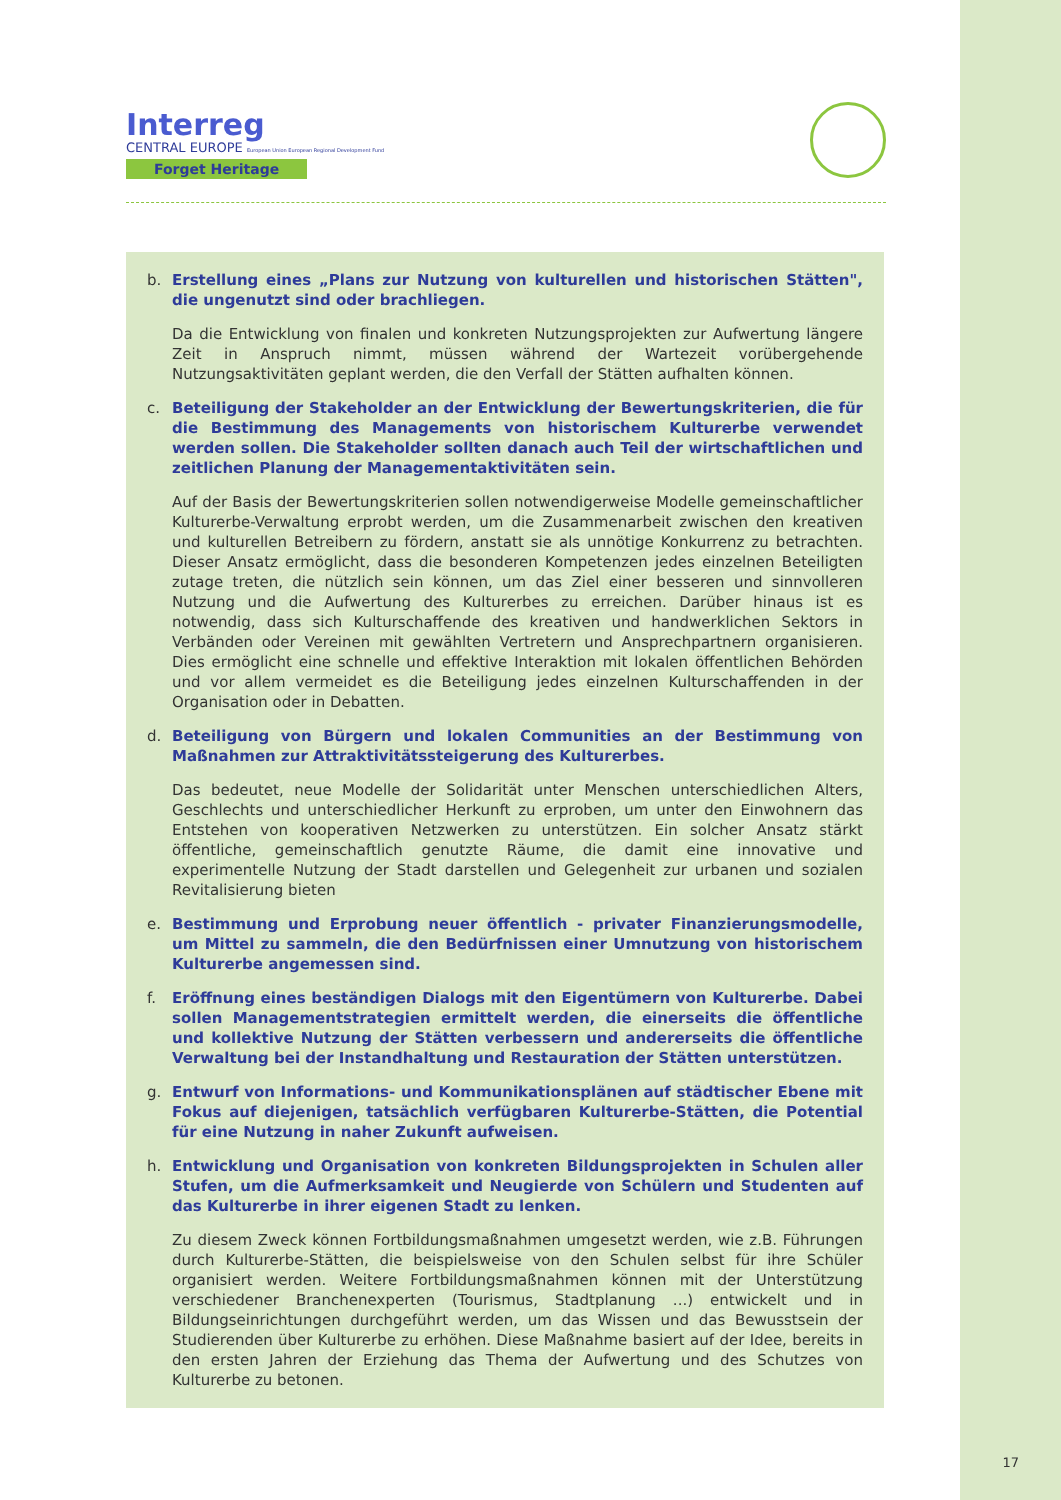Interreg
CENTRAL EUROPE European Union European Regional Development Fund
Forget Heritage
b. Erstellung eines „Plans zur Nutzung von kulturellen und historischen Stätten", die ungenutzt sind oder brachliegen.
Da die Entwicklung von finalen und konkreten Nutzungsprojekten zur Aufwertung längere Zeit in Anspruch nimmt, müssen während der Wartezeit vorübergehende Nutzungsaktivitäten geplant werden, die den Verfall der Stätten aufhalten können.
c. Beteiligung der Stakeholder an der Entwicklung der Bewertungskriterien, die für die Bestimmung des Managements von historischem Kulturerbe verwendet werden sollen. Die Stakeholder sollten danach auch Teil der wirtschaftlichen und zeitlichen Planung der Managementaktivitäten sein.
Auf der Basis der Bewertungskriterien sollen notwendigerweise Modelle gemeinschaftlicher Kulturerbe-Verwaltung erprobt werden, um die Zusammenarbeit zwischen den kreativen und kulturellen Betreibern zu fördern, anstatt sie als unnötige Konkurrenz zu betrachten. Dieser Ansatz ermöglicht, dass die besonderen Kompetenzen jedes einzelnen Beteiligten zutage treten, die nützlich sein können, um das Ziel einer besseren und sinnvolleren Nutzung und die Aufwertung des Kulturerbes zu erreichen. Darüber hinaus ist es notwendig, dass sich Kulturschaffende des kreativen und handwerklichen Sektors in Verbänden oder Vereinen mit gewählten Vertretern und Ansprechpartnern organisieren. Dies ermöglicht eine schnelle und effektive Interaktion mit lokalen öffentlichen Behörden und vor allem vermeidet es die Beteiligung jedes einzelnen Kulturschaffenden in der Organisation oder in Debatten.
d. Beteiligung von Bürgern und lokalen Communities an der Bestimmung von Maßnahmen zur Attraktivitätssteigerung des Kulturerbes.
Das bedeutet, neue Modelle der Solidarität unter Menschen unterschiedlichen Alters, Geschlechts und unterschiedlicher Herkunft zu erproben, um unter den Einwohnern das Entstehen von kooperativen Netzwerken zu unterstützen. Ein solcher Ansatz stärkt öffentliche, gemeinschaftlich genutzte Räume, die damit eine innovative und experimentelle Nutzung der Stadt darstellen und Gelegenheit zur urbanen und sozialen Revitalisierung bieten
e. Bestimmung und Erprobung neuer öffentlich - privater Finanzierungsmodelle, um Mittel zu sammeln, die den Bedürfnissen einer Umnutzung von historischem Kulturerbe angemessen sind.
f. Eröffnung eines beständigen Dialogs mit den Eigentümern von Kulturerbe. Dabei sollen Managementstrategien ermittelt werden, die einerseits die öffentliche und kollektive Nutzung der Stätten verbessern und andererseits die öffentliche Verwaltung bei der Instandhaltung und Restauration der Stätten unterstützen.
g. Entwurf von Informations- und Kommunikationsplänen auf städtischer Ebene mit Fokus auf diejenigen, tatsächlich verfügbaren Kulturerbe-Stätten, die Potential für eine Nutzung in naher Zukunft aufweisen.
h. Entwicklung und Organisation von konkreten Bildungsprojekten in Schulen aller Stufen, um die Aufmerksamkeit und Neugierde von Schülern und Studenten auf das Kulturerbe in ihrer eigenen Stadt zu lenken.
Zu diesem Zweck können Fortbildungsmaßnahmen umgesetzt werden, wie z.B. Führungen durch Kulturerbe-Stätten, die beispielsweise von den Schulen selbst für ihre Schüler organisiert werden. Weitere Fortbildungsmaßnahmen können mit der Unterstützung verschiedener Branchenexperten (Tourismus, Stadtplanung ...) entwickelt und in Bildungseinrichtungen durchgeführt werden, um das Wissen und das Bewusstsein der Studierenden über Kulturerbe zu erhöhen. Diese Maßnahme basiert auf der Idee, bereits in den ersten Jahren der Erziehung das Thema der Aufwertung und des Schutzes von Kulturerbe zu betonen.
17